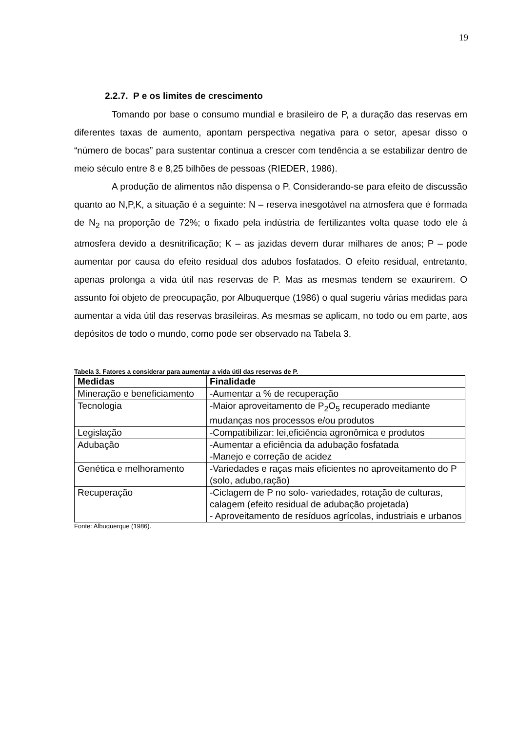19
2.2.7. P e os limites de crescimento
Tomando por base o consumo mundial e brasileiro de P, a duração das reservas em diferentes taxas de aumento, apontam perspectiva negativa para o setor, apesar disso o “número de bocas” para sustentar continua a crescer com tendência a se estabilizar dentro de meio século entre 8 e 8,25 bilhões de pessoas (RIEDER, 1986).
A produção de alimentos não dispensa o P. Considerando-se para efeito de discussão quanto ao N,P,K, a situação é a seguinte: N – reserva inesgotável na atmosfera que é formada de N<sub>2</sub> na proporção de 72%; o fixado pela indústria de fertilizantes volta quase todo ele à atmosfera devido a desnitrificação; K – as jazidas devem durar milhares de anos; P – pode aumentar por causa do efeito residual dos adubos fosfatados. O efeito residual, entretanto, apenas prolonga a vida útil nas reservas de P. Mas as mesmas tendem se exaurirem. O assunto foi objeto de preocupação, por Albuquerque (1986) o qual sugeriu várias medidas para aumentar a vida útil das reservas brasileiras. As mesmas se aplicam, no todo ou em parte, aos depósitos de todo o mundo, como pode ser observado na Tabela 3.
Tabela 3. Fatores a considerar para aumentar a vida útil das reservas de P.
| Medidas | Finalidade |
| --- | --- |
| Mineração e beneficiamento | -Aumentar a % de recuperação |
| Tecnologia | -Maior aproveitamento de P<sub>2</sub>O<sub>5</sub> recuperado mediante mudanças nos processos e/ou produtos |
| Legislação | -Compatibilizar: lei,eficiência agronômica e produtos |
| Adubação | -Aumentar a eficiência da adubação fosfatada -Manejo e correção de acidez |
| Genética e melhoramento | -Variedades e raças mais eficientes no aproveitamento do P (solo, adubo,ração) |
| Recuperação | -Ciclagem de P no solo- variedades, rotação de culturas, calagem (efeito residual de adubação projetada) - Aproveitamento de resíduos agrícolas, industriais e urbanos |
Fonte: Albuquerque (1986).